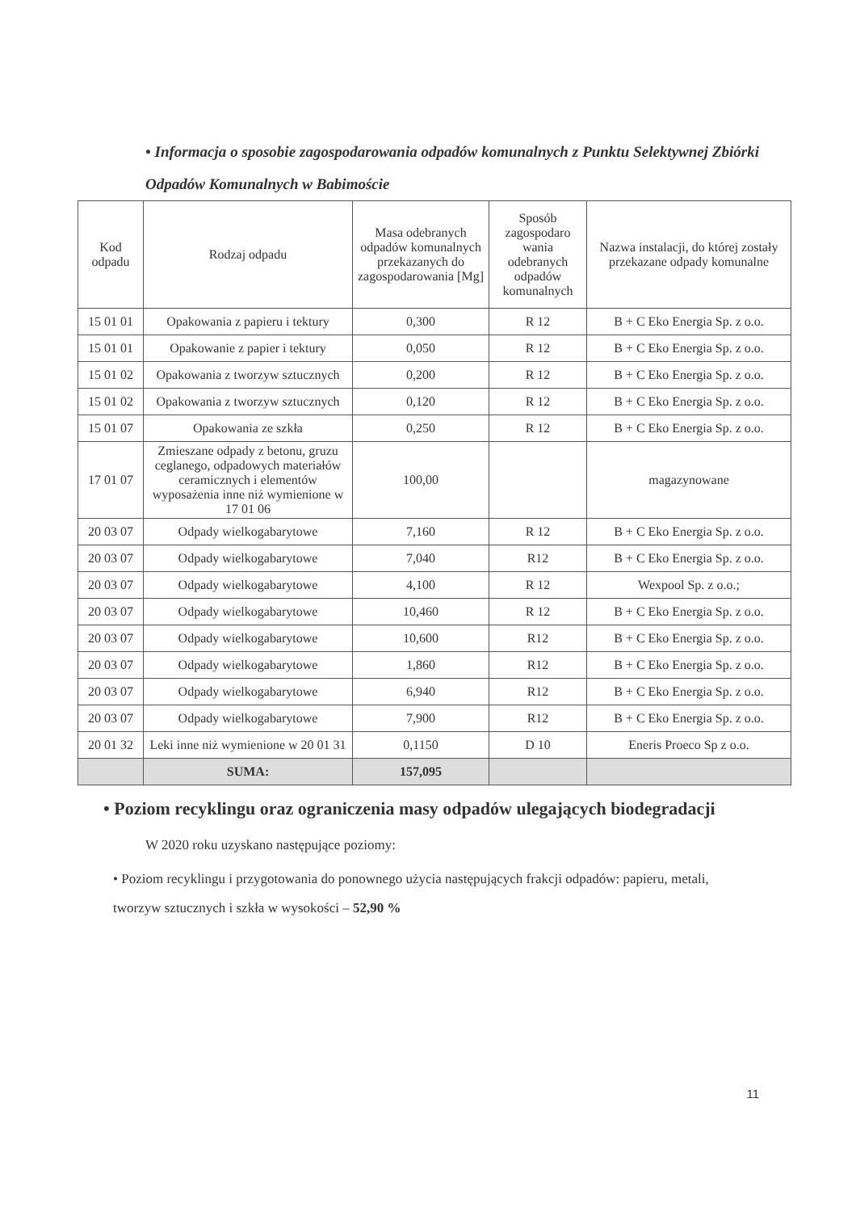• Informacja o sposobie zagospodarowania odpadów komunalnych z Punktu Selektywnej Zbiórki Odpadów Komunalnych w Babimoście
| Kod odpadu | Rodzaj odpadu | Masa odebranych odpadów komunalnych przekazanych do zagospodarowania [Mg] | Sposób zagospodaro wania odebranych odpadów komunalnych | Nazwa instalacji, do której zostały przekazane odpady komunalne |
| --- | --- | --- | --- | --- |
| 15 01 01 | Opakowania z papieru i tektury | 0,300 | R 12 | B + C Eko Energia Sp. z o.o. |
| 15 01 01 | Opakowanie z papier i tektury | 0,050 | R 12 | B + C Eko Energia Sp. z o.o. |
| 15 01 02 | Opakowania z tworzyw sztucznych | 0,200 | R 12 | B + C Eko Energia Sp. z o.o. |
| 15 01 02 | Opakowania z tworzyw sztucznych | 0,120 | R 12 | B + C Eko Energia Sp. z o.o. |
| 15 01 07 | Opakowania ze szkła | 0,250 | R 12 | B + C Eko Energia Sp. z o.o. |
| 17 01 07 | Zmieszane odpady z betonu, gruzu ceglanego, odpadowych materiałów ceramicznych i elementów wyposażenia inne niż wymienione w 17 01 06 | 100,00 | | magazynowane |
| 20 03 07 | Odpady wielkogabarytowe | 7,160 | R 12 | B + C Eko Energia Sp. z o.o. |
| 20 03 07 | Odpady wielkogabarytowe | 7,040 | R12 | B + C Eko Energia Sp. z o.o. |
| 20 03 07 | Odpady wielkogabarytowe | 4,100 | R 12 | Wexpool Sp. z o.o.; |
| 20 03 07 | Odpady wielkogabarytowe | 10,460 | R 12 | B + C Eko Energia Sp. z o.o. |
| 20 03 07 | Odpady wielkogabarytowe | 10,600 | R12 | B + C Eko Energia Sp. z o.o. |
| 20 03 07 | Odpady wielkogabarytowe | 1,860 | R12 | B + C Eko Energia Sp. z o.o. |
| 20 03 07 | Odpady wielkogabarytowe | 6,940 | R12 | B + C Eko Energia Sp. z o.o. |
| 20 03 07 | Odpady wielkogabarytowe | 7,900 | R12 | B + C Eko Energia Sp. z o.o. |
| 20 01 32 | Leki inne niż wymienione w 20 01 31 | 0,1150 | D 10 | Eneris Proeco Sp z o.o. |
| | SUMA: | 157,095 | | |
• Poziom recyklingu oraz ograniczenia masy odpadów ulegających biodegradacji
W 2020 roku uzyskano następujące poziomy:
• Poziom recyklingu i przygotowania do ponownego użycia następujących frakcji odpadów: papieru, metali, tworzyw sztucznych i szkła w wysokości – 52,90 %
11